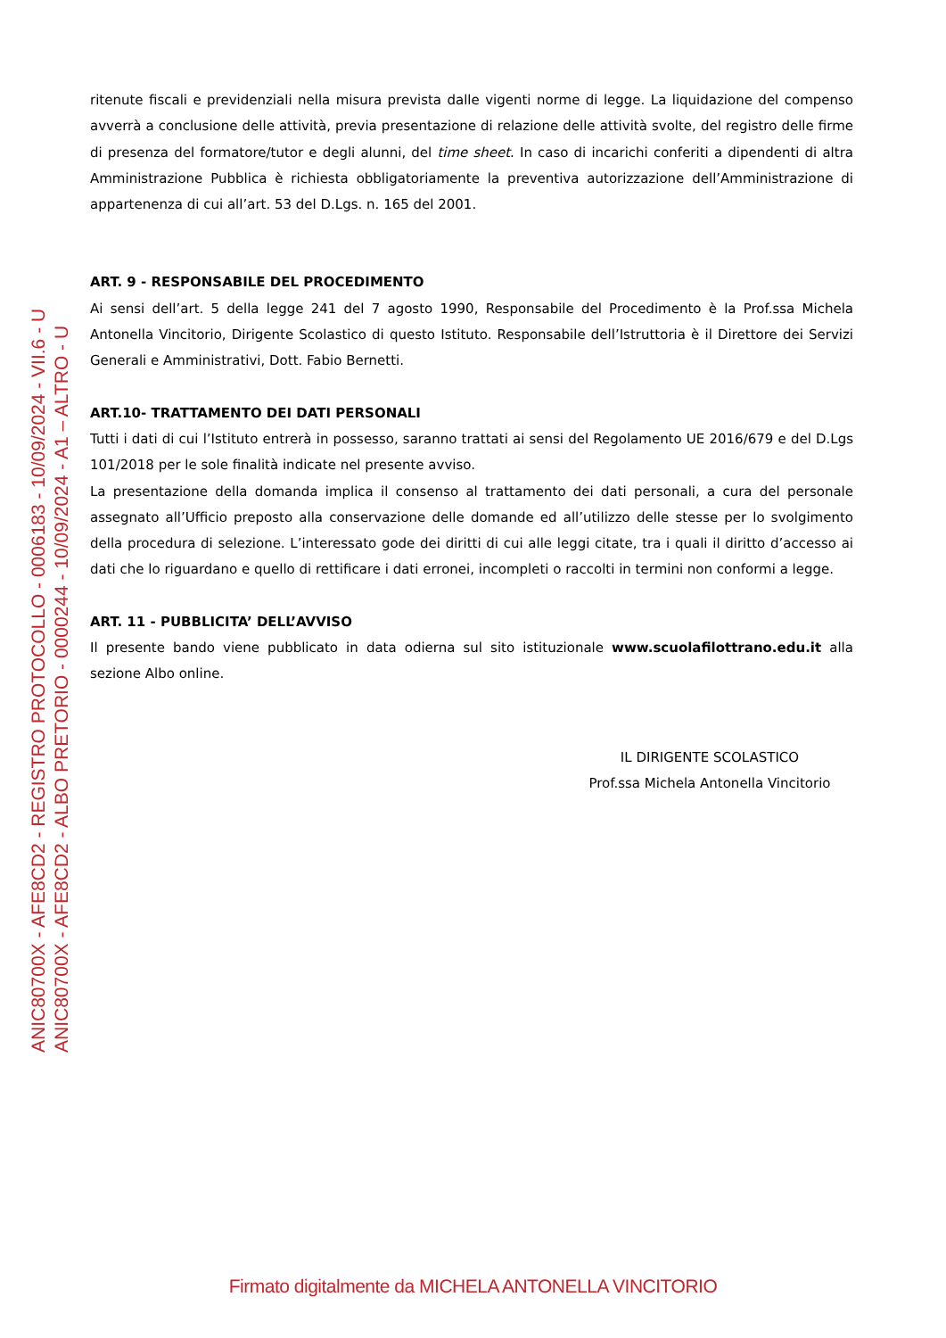ANIC80700X - AFE8CD2 - REGISTRO PROTOCOLLO - 0006183 - 10/09/2024 - VII.6 - U
ANIC80700X - AFE8CD2 - ALBO PRETORIO - 0000244 - 10/09/2024 - A1 – ALTRO - U
ritenute fiscali e previdenziali nella misura prevista dalle vigenti norme di legge. La liquidazione del compenso avverrà a conclusione delle attività, previa presentazione di relazione delle attività svolte, del registro delle firme di presenza del formatore/tutor e degli alunni, del time sheet. In caso di incarichi conferiti a dipendenti di altra Amministrazione Pubblica è richiesta obbligatoriamente la preventiva autorizzazione dell’Amministrazione di appartenenza di cui all’art. 53 del D.Lgs. n. 165 del 2001.
ART. 9 - RESPONSABILE DEL PROCEDIMENTO
Ai sensi dell’art. 5 della legge 241 del 7 agosto 1990, Responsabile del Procedimento è la Prof.ssa Michela Antonella Vincitorio, Dirigente Scolastico di questo Istituto. Responsabile dell’Istruttoria è il Direttore dei Servizi Generali e Amministrativi, Dott. Fabio Bernetti.
ART.10- TRATTAMENTO DEI DATI PERSONALI
Tutti i dati di cui l’Istituto entrerà in possesso, saranno trattati ai sensi del Regolamento UE 2016/679 e del D.Lgs 101/2018 per le sole finalità indicate nel presente avviso.
La presentazione della domanda implica il consenso al trattamento dei dati personali, a cura del personale assegnato all’Ufficio preposto alla conservazione delle domande ed all’utilizzo delle stesse per lo svolgimento della procedura di selezione. L’interessato gode dei diritti di cui alle leggi citate, tra i quali il diritto d’accesso ai dati che lo riguardano e quello di rettificare i dati erronei, incompleti o raccolti in termini non conformi a legge.
ART. 11 - PUBBLICITA’ DELL’AVVISO
Il presente bando viene pubblicato in data odierna sul sito istituzionale www.scuolafilottrano.edu.it alla sezione Albo online.
IL DIRIGENTE SCOLASTICO
Prof.ssa Michela Antonella Vincitorio
Firmato digitalmente da MICHELA ANTONELLA VINCITORIO